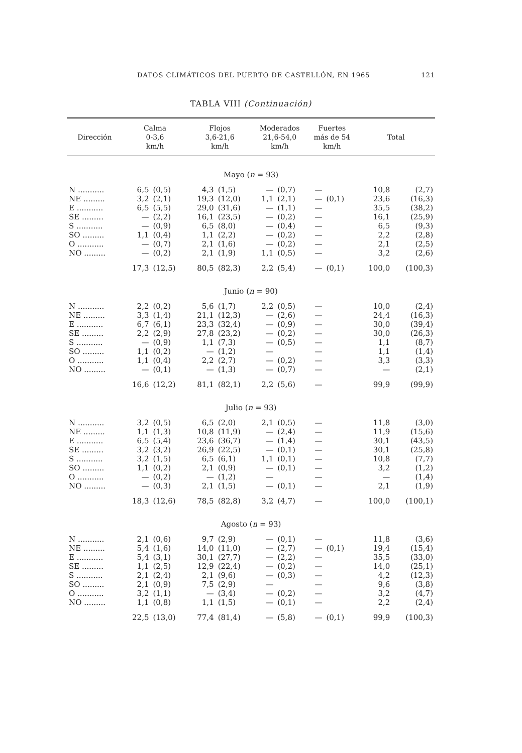DATOS CLIMÁTICOS DEL PUERTO DE CASTELLÓN, EN 1965 121
TABLA VIII (Continuación)
| Dirección | Calma 0-3,6 km/h | | Flojos 3,6-21,6 km/h | | Moderados 21,6-54,0 km/h | | Fuertes más de 54 km/h | | Total | |
| --- | --- | --- | --- | --- | --- | --- | --- | --- | --- | --- |
| Mayo ( n = 93) | | | | | | | | | | |
| N ........... | 6,5 | (0,5) | 4,3 | (1,5) | — | (0,7) | — | | 10,8 | (2,7) |
| NE ......... | 3,2 | (2,1) | 19,3 | (12,0) | 1,1 | (2,1) | — | (0,1) | 23,6 | (16,3) |
| E ........... | 6,5 | (5,5) | 29,0 | (31,6) | — | (1,1) | — | | 35,5 | (38,2) |
| SE ......... | — | (2,2) | 16,1 | (23,5) | — | (0,2) | — | | 16,1 | (25,9) |
| S ........... | — | (0,9) | 6,5 | (8,0) | — | (0,4) | — | | 6,5 | (9,3) |
| SO ......... | 1,1 | (0,4) | 1,1 | (2,2) | — | (0,2) | — | | 2,2 | (2,8) |
| O ........... | — | (0,7) | 2,1 | (1,6) | — | (0,2) | — | | 2,1 | (2,5) |
| NO ......... | — | (0,2) | 2,1 | (1,9) | 1,1 | (0,5) | — | | 3,2 | (2,6) |
| | 17,3 | (12,5) | 80,5 | (82,3) | 2,2 | (5,4) | — | (0,1) | 100,0 | (100,3) |
| Junio ( n = 90) | | | | | | | | | | |
| N ........... | 2,2 | (0,2) | 5,6 | (1,7) | 2,2 | (0,5) | — | | 10,0 | (2,4) |
| NE ......... | 3,3 | (1,4) | 21,1 | (12,3) | — | (2,6) | — | | 24,4 | (16,3) |
| E ........... | 6,7 | (6,1) | 23,3 | (32,4) | — | (0,9) | — | | 30,0 | (39,4) |
| SE ......... | 2,2 | (2,9) | 27,8 | (23,2) | — | (0,2) | — | | 30,0 | (26,3) |
| S ........... | — | (0,9) | 1,1 | (7,3) | — | (0,5) | — | | 1,1 | (8,7) |
| SO ......... | 1,1 | (0,2) | — | (1,2) | — | | — | | 1,1 | (1,4) |
| O ........... | 1,1 | (0,4) | 2,2 | (2,7) | — | (0,2) | — | | 3,3 | (3,3) |
| NO ......... | — | (0,1) | — | (1,3) | — | (0,7) | — | | — | (2,1) |
| | 16,6 | (12,2) | 81,1 | (82,1) | 2,2 | (5,6) | — | | 99,9 | (99,9) |
| Julio ( n = 93) | | | | | | | | | | |
| N ........... | 3,2 | (0,5) | 6,5 | (2,0) | 2,1 | (0,5) | — | | 11,8 | (3,0) |
| NE ......... | 1,1 | (1,3) | 10,8 | (11,9) | — | (2,4) | — | | 11,9 | (15,6) |
| E ........... | 6,5 | (5,4) | 23,6 | (36,7) | — | (1,4) | — | | 30,1 | (43,5) |
| SE ......... | 3,2 | (3,2) | 26,9 | (22,5) | — | (0,1) | — | | 30,1 | (25,8) |
| S ........... | 3,2 | (1,5) | 6,5 | (6,1) | 1,1 | (0,1) | — | | 10,8 | (7,7) |
| SO ......... | 1,1 | (0,2) | 2,1 | (0,9) | — | (0,1) | — | | 3,2 | (1,2) |
| O ........... | — | (0,2) | — | (1,2) | — | | — | | — | (1,4) |
| NO ......... | — | (0,3) | 2,1 | (1,5) | — | (0,1) | — | | 2,1 | (1,9) |
| | 18,3 | (12,6) | 78,5 | (82,8) | 3,2 | (4,7) | — | | 100,0 | (100,1) |
| Agosto ( n = 93) | | | | | | | | | | |
| N ........... | 2,1 | (0,6) | 9,7 | (2,9) | — | (0,1) | — | | 11,8 | (3,6) |
| NE ......... | 5,4 | (1,6) | 14,0 | (11,0) | — | (2,7) | — | (0,1) | 19,4 | (15,4) |
| E ........... | 5,4 | (3,1) | 30,1 | (27,7) | — | (2,2) | — | | 35,5 | (33,0) |
| SE ......... | 1,1 | (2,5) | 12,9 | (22,4) | — | (0,2) | — | | 14,0 | (25,1) |
| S ........... | 2,1 | (2,4) | 2,1 | (9,6) | — | (0,3) | — | | 4,2 | (12,3) |
| SO ......... | 2,1 | (0,9) | 7,5 | (2,9) | — | | — | | 9,6 | (3,8) |
| O ........... | 3,2 | (1,1) | — | (3,4) | — | (0,2) | — | | 3,2 | (4,7) |
| NO ......... | 1,1 | (0,8) | 1,1 | (1,5) | — | (0,1) | — | | 2,2 | (2,4) |
| | 22,5 | (13,0) | 77,4 | (81,4) | — | (5,8) | — | (0,1) | 99,9 | (100,3) |